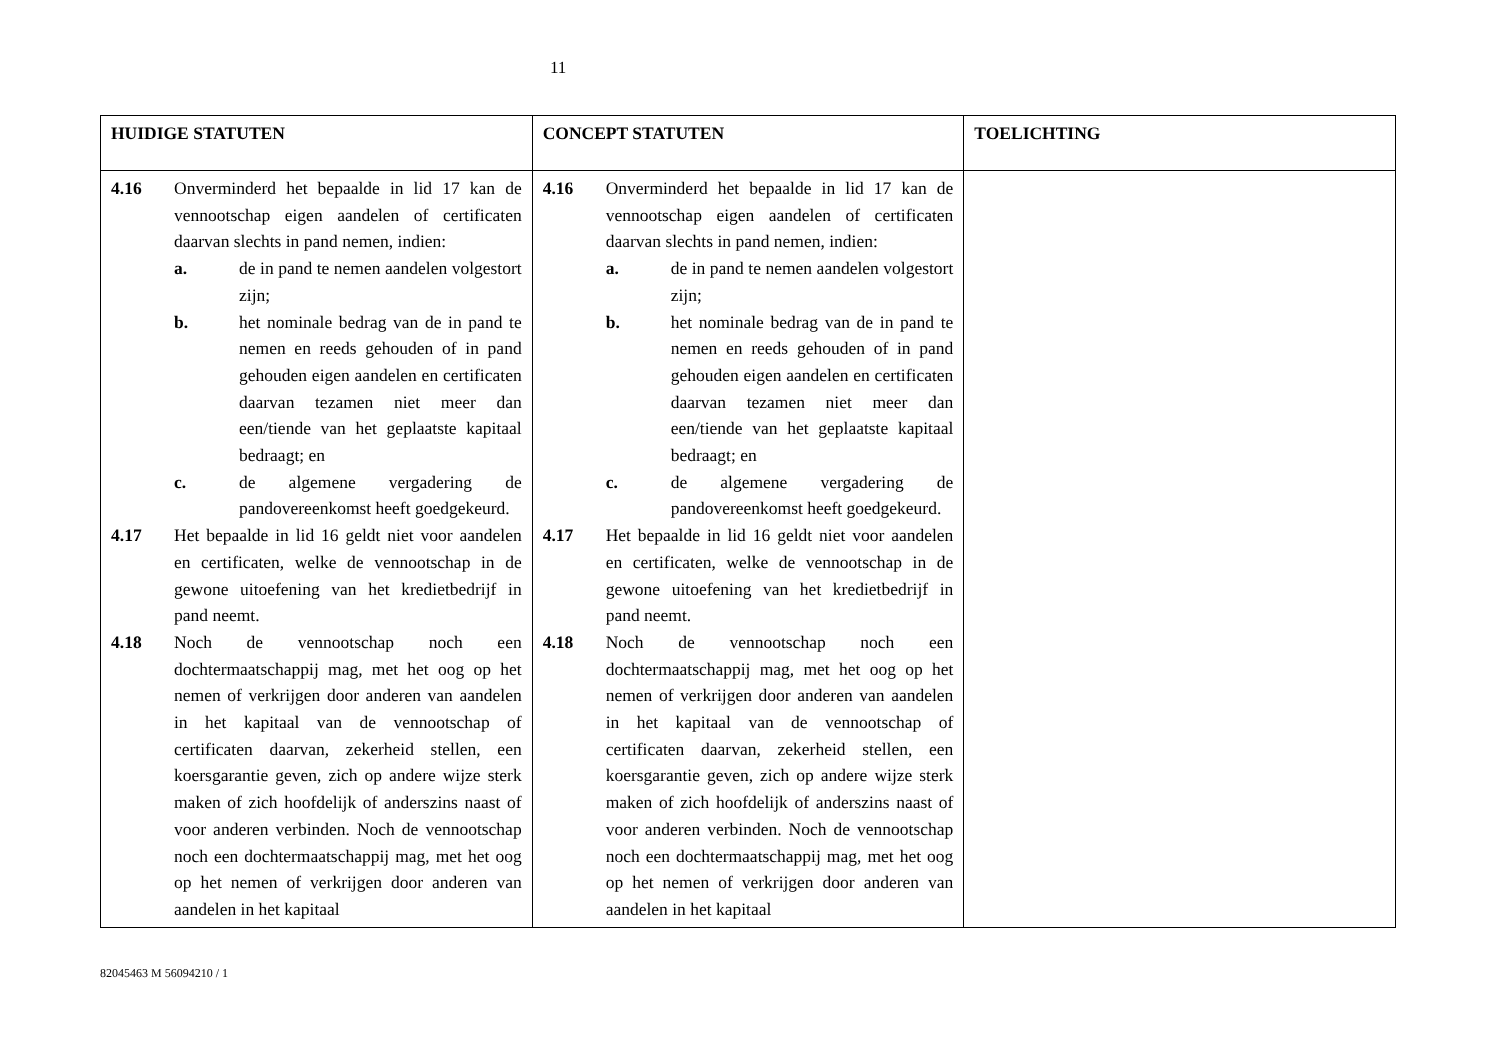11
| HUIDIGE STATUTEN | CONCEPT STATUTEN | TOELICHTING |
| --- | --- | --- |
| 4.16 Onverminderd het bepaalde in lid 17 kan de vennootschap eigen aandelen of certificaten daarvan slechts in pand nemen, indien: a. de in pand te nemen aandelen volgestort zijn; b. het nominale bedrag van de in pand te nemen en reeds gehouden of in pand gehouden eigen aandelen en certificaten daarvan tezamen niet meer dan een/tiende van het geplaatste kapitaal bedraagt; en c. de algemene vergadering de pandovereenkomst heeft goedgekeurd. 4.17 Het bepaalde in lid 16 geldt niet voor aandelen en certificaten, welke de vennootschap in de gewone uitoefening van het kredietbedrijf in pand neemt. 4.18 Noch de vennootschap noch een dochtermaatschappij mag, met het oog op het nemen of verkrijgen door anderen van aandelen in het kapitaal van de vennootschap of certificaten daarvan, zekerheid stellen, een koersgarantie geven, zich op andere wijze sterk maken of zich hoofdelijk of anderszins naast of voor anderen verbinden. Noch de vennootschap noch een dochtermaatschappij mag, met het oog op het nemen of verkrijgen door anderen van aandelen in het kapitaal | 4.16 Onverminderd het bepaalde in lid 17 kan de vennootschap eigen aandelen of certificaten daarvan slechts in pand nemen, indien: a. de in pand te nemen aandelen volgestort zijn; b. het nominale bedrag van de in pand te nemen en reeds gehouden of in pand gehouden eigen aandelen en certificaten daarvan tezamen niet meer dan een/tiende van het geplaatste kapitaal bedraagt; en c. de algemene vergadering de pandovereenkomst heeft goedgekeurd. 4.17 Het bepaalde in lid 16 geldt niet voor aandelen en certificaten, welke de vennootschap in de gewone uitoefening van het kredietbedrijf in pand neemt. 4.18 Noch de vennootschap noch een dochtermaatschappij mag, met het oog op het nemen of verkrijgen door anderen van aandelen in het kapitaal van de vennootschap of certificaten daarvan, zekerheid stellen, een koersgarantie geven, zich op andere wijze sterk maken of zich hoofdelijk of anderszins naast of voor anderen verbinden. Noch de vennootschap noch een dochtermaatschappij mag, met het oog op het nemen of verkrijgen door anderen van aandelen in het kapitaal | |
82045463 M 56094210 / 1